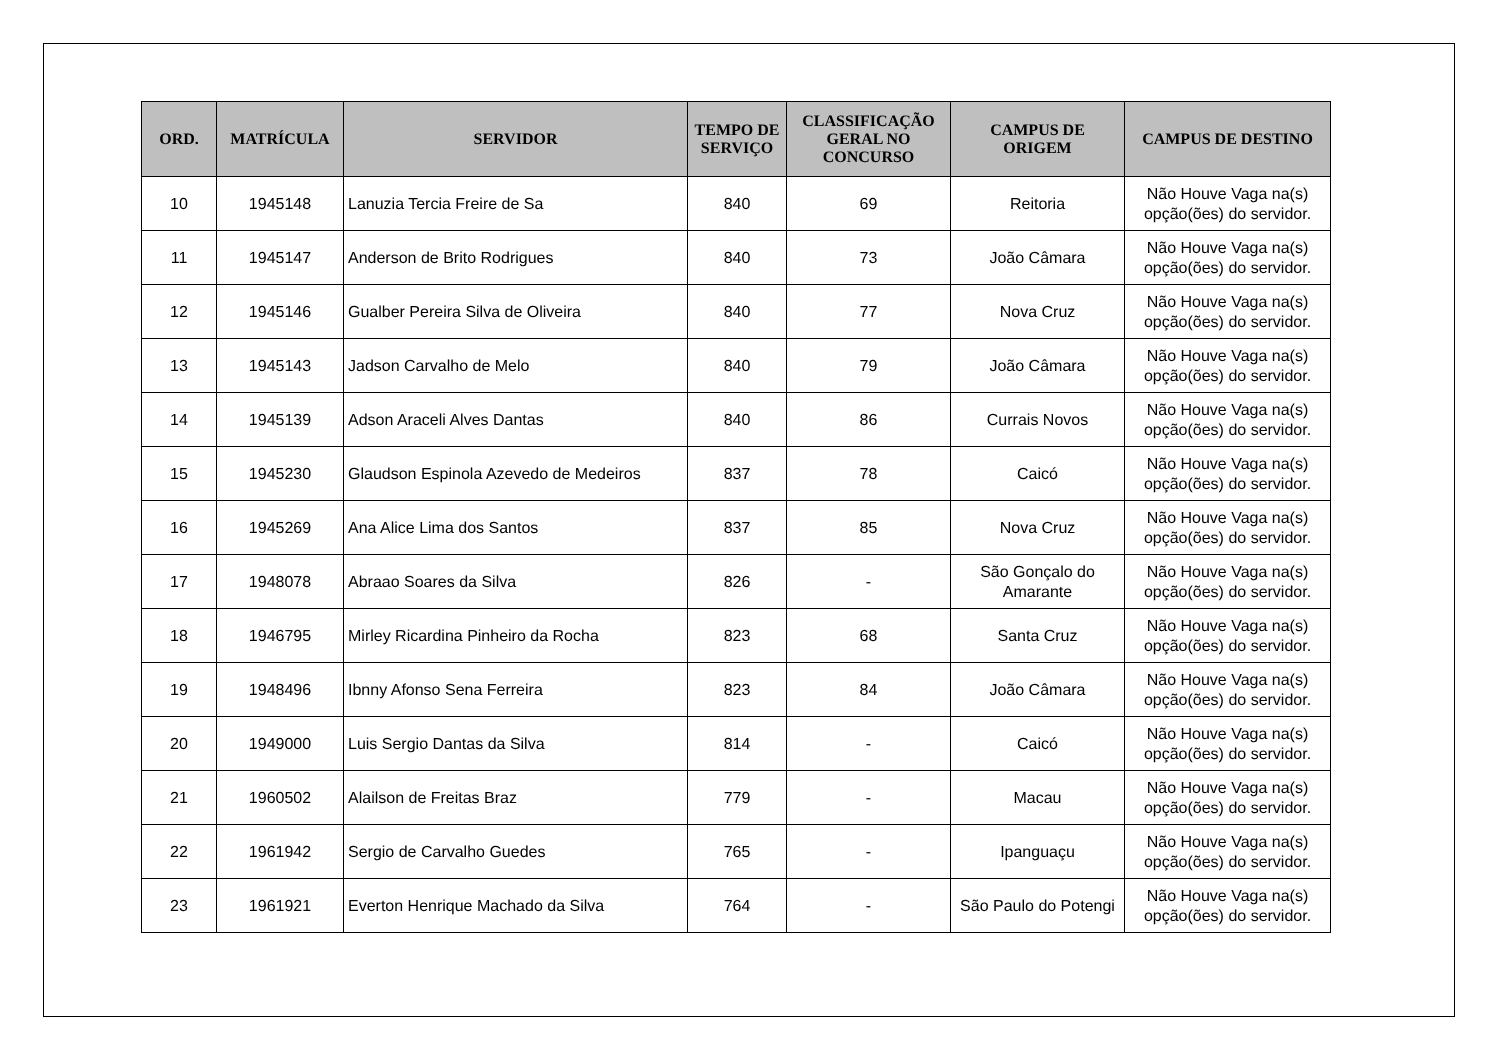| ORD. | MATRÍCULA | SERVIDOR | TEMPO DE SERVIÇO | CLASSIFICAÇÃO GERAL NO CONCURSO | CAMPUS DE ORIGEM | CAMPUS DE DESTINO |
| --- | --- | --- | --- | --- | --- | --- |
| 10 | 1945148 | Lanuzia Tercia Freire de Sa | 840 | 69 | Reitoria | Não Houve Vaga na(s) opção(ões) do servidor. |
| 11 | 1945147 | Anderson de Brito Rodrigues | 840 | 73 | João Câmara | Não Houve Vaga na(s) opção(ões) do servidor. |
| 12 | 1945146 | Gualber Pereira Silva de Oliveira | 840 | 77 | Nova Cruz | Não Houve Vaga na(s) opção(ões) do servidor. |
| 13 | 1945143 | Jadson Carvalho de Melo | 840 | 79 | João Câmara | Não Houve Vaga na(s) opção(ões) do servidor. |
| 14 | 1945139 | Adson Araceli Alves Dantas | 840 | 86 | Currais Novos | Não Houve Vaga na(s) opção(ões) do servidor. |
| 15 | 1945230 | Glaudson Espinola Azevedo de Medeiros | 837 | 78 | Caicó | Não Houve Vaga na(s) opção(ões) do servidor. |
| 16 | 1945269 | Ana Alice Lima dos Santos | 837 | 85 | Nova Cruz | Não Houve Vaga na(s) opção(ões) do servidor. |
| 17 | 1948078 | Abraao Soares da Silva | 826 | - | São Gonçalo do Amarante | Não Houve Vaga na(s) opção(ões) do servidor. |
| 18 | 1946795 | Mirley Ricardina Pinheiro da Rocha | 823 | 68 | Santa Cruz | Não Houve Vaga na(s) opção(ões) do servidor. |
| 19 | 1948496 | Ibnny Afonso Sena Ferreira | 823 | 84 | João Câmara | Não Houve Vaga na(s) opção(ões) do servidor. |
| 20 | 1949000 | Luis Sergio Dantas da Silva | 814 | - | Caicó | Não Houve Vaga na(s) opção(ões) do servidor. |
| 21 | 1960502 | Alailson de Freitas Braz | 779 | - | Macau | Não Houve Vaga na(s) opção(ões) do servidor. |
| 22 | 1961942 | Sergio de Carvalho Guedes | 765 | - | Ipanguaçu | Não Houve Vaga na(s) opção(ões) do servidor. |
| 23 | 1961921 | Everton Henrique Machado da Silva | 764 | - | São Paulo do Potengi | Não Houve Vaga na(s) opção(ões) do servidor. |